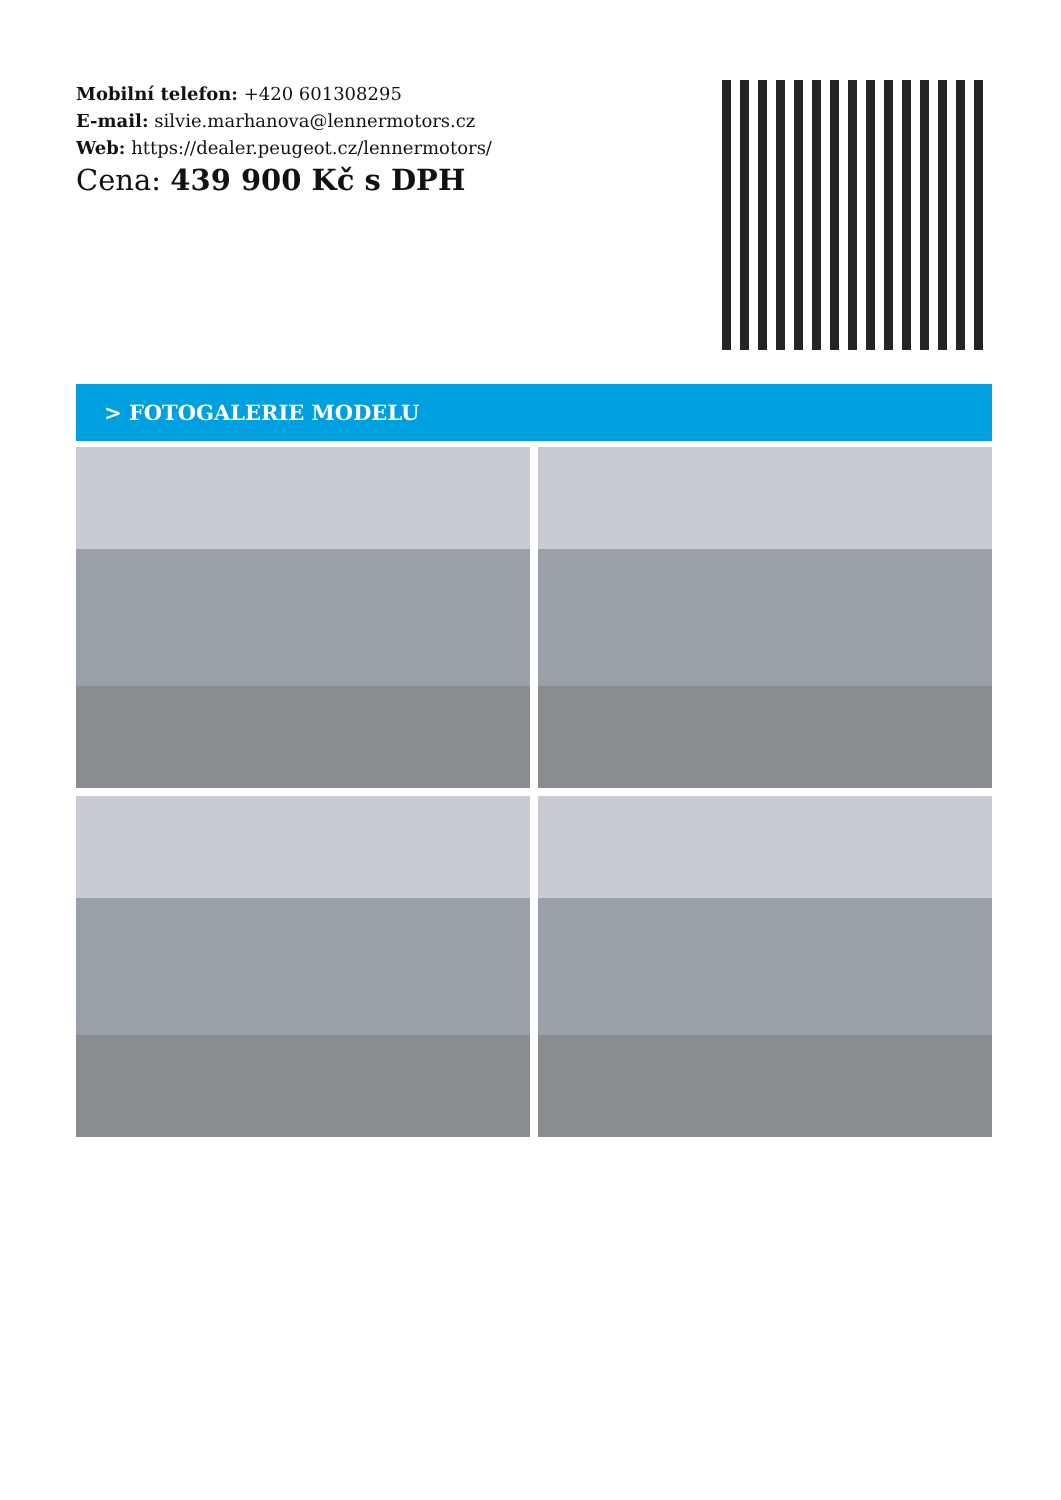Mobilní telefon: +420 601308295
E-mail: silvie.marhanova@lennermotors.cz
Web: https://dealer.peugeot.cz/lennermotors/
Cena: 439 900 Kč s DPH
> FOTOGALERIE MODELU